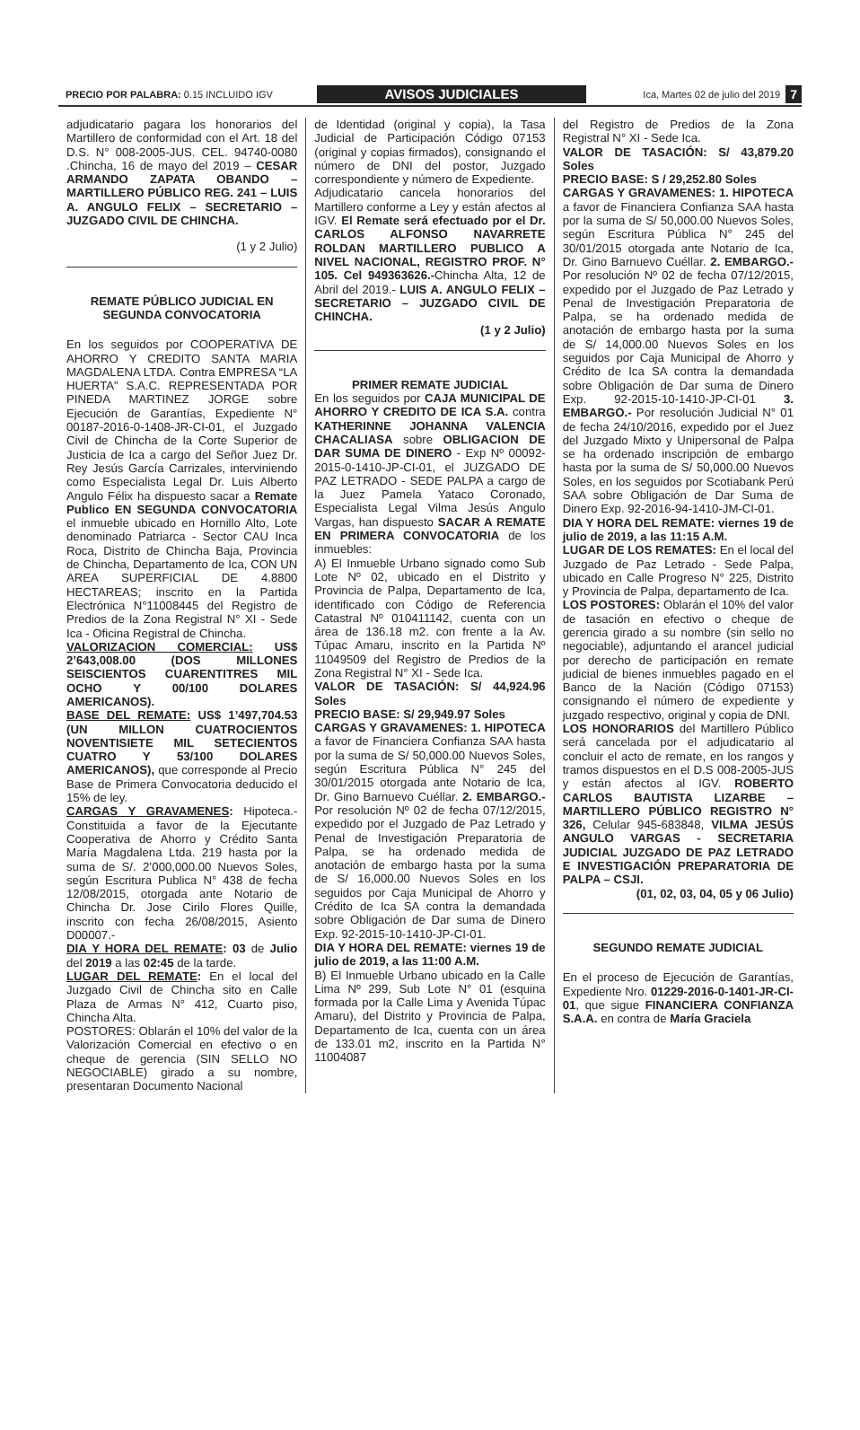PRECIO POR PALABRA: 0.15 INCLUIDO IGV
AVISOS JUDICIALES
Ica, Martes 02 de julio del 2019
7
adjudicatario pagara los honorarios del Martillero de conformidad con el Art. 18 del D.S. N° 008-2005-JUS. CEL. 94740-0080 .Chincha, 16 de mayo del 2019 – CESAR ARMANDO ZAPATA OBANDO – MARTILLERO PÚBLICO REG. 241 – LUIS A. ANGULO FELIX – SECRETARIO – JUZGADO CIVIL DE CHINCHA.
(1 y 2 Julio)
REMATE PÚBLICO JUDICIAL EN SEGUNDA CONVOCATORIA
En los seguidos por COOPERATIVA DE AHORRO Y CREDITO SANTA MARIA MAGDALENA LTDA. Contra EMPRESA “LA HUERTA” S.A.C. REPRESENTADA POR PINEDA MARTINEZ JORGE sobre Ejecución de Garantías, Expediente N° 00187-2016-0-1408-JR-CI-01, el Juzgado Civil de Chincha de la Corte Superior de Justicia de Ica a cargo del Señor Juez Dr. Rey Jesús García Carrizales, interviniendo como Especialista Legal Dr. Luis Alberto Angulo Félix ha dispuesto sacar a Remate Publico EN SEGUNDA CONVOCATORIA el inmueble ubicado en Hornillo Alto, Lote denominado Patriarca - Sector CAU Inca Roca, Distrito de Chincha Baja, Provincia de Chincha, Departamento de Ica, CON UN AREA SUPERFICIAL DE 4.8800 HECTAREAS; inscrito en la Partida Electrónica N°11008445 del Registro de Predios de la Zona Registral N° XI - Sede Ica - Oficina Registral de Chincha.
VALORIZACION COMERCIAL: US$ 2’643,008.00 (DOS MILLONES SEISCIENTOS CUARENTITRES MIL OCHO Y 00/100 DOLARES AMERICANOS).
BASE DEL REMATE: US$ 1’497,704.53 (UN MILLON CUATROCIENTOS NOVENTISIETE MIL SETECIENTOS CUATRO Y 53/100 DOLARES AMERICANOS), que corresponde al Precio Base de Primera Convocatoria deducido el 15% de ley.
CARGAS Y GRAVAMENES: Hipoteca.- Constituida a favor de la Ejecutante Cooperativa de Ahorro y Crédito Santa María Magdalena Ltda. 219 hasta por la suma de S/. 2’000,000.00 Nuevos Soles, según Escritura Publica N° 438 de fecha 12/08/2015, otorgada ante Notario de Chincha Dr. Jose Cirilo Flores Quille, inscrito con fecha 26/08/2015, Asiento D00007.-
DIA Y HORA DEL REMATE: 03 de Julio del 2019 a las 02:45 de la tarde.
LUGAR DEL REMATE: En el local del Juzgado Civil de Chincha sito en Calle Plaza de Armas N° 412, Cuarto piso, Chincha Alta.
POSTORES: Oblarán el 10% del valor de la Valorización Comercial en efectivo o en cheque de gerencia (SIN SELLO NO NEGOCIABLE) girado a su nombre, presentaran Documento Nacional
de Identidad (original y copia), la Tasa Judicial de Participación Código 07153 (original y copias firmados), consignando el número de DNI del postor, Juzgado correspondiente y número de Expediente.
Adjudicatario cancela honorarios del Martillero conforme a Ley y están afectos al IGV. El Remate será efectuado por el Dr. CARLOS ALFONSO NAVARRETE ROLDAN MARTILLERO PUBLICO A NIVEL NACIONAL, REGISTRO PROF. N° 105. Cel 949363626.-Chincha Alta, 12 de Abril del 2019.- LUIS A. ANGULO FELIX – SECRETARIO – JUZGADO CIVIL DE CHINCHA.
(1 y 2 Julio)
PRIMER REMATE JUDICIAL
En los seguidos por CAJA MUNICIPAL DE AHORRO Y CREDITO DE ICA S.A. contra KATHERINNE JOHANNA VALENCIA CHACALIASA sobre OBLIGACION DE DAR SUMA DE DINERO - Exp Nº 00092-2015-0-1410-JP-CI-01, el JUZGADO DE PAZ LETRADO - SEDE PALPA a cargo de la Juez Pamela Yataco Coronado, Especialista Legal Vilma Jesús Angulo Vargas, han dispuesto SACAR A REMATE EN PRIMERA CONVOCATORIA de los inmuebles:
A) El Inmueble Urbano signado como Sub Lote Nº 02, ubicado en el Distrito y Provincia de Palpa, Departamento de Ica, identificado con Código de Referencia Catastral Nº 010411142, cuenta con un área de 136.18 m2. con frente a la Av. Túpac Amaru, inscrito en la Partida Nº 11049509 del Registro de Predios de la Zona Registral N° XI - Sede Ica.
VALOR DE TASACIÓN: S/ 44,924.96 Soles
PRECIO BASE: S/ 29,949.97 Soles
CARGAS Y GRAVAMENES: 1. HIPOTECA a favor de Financiera Confianza SAA hasta por la suma de S/ 50,000.00 Nuevos Soles, según Escritura Pública N° 245 del 30/01/2015 otorgada ante Notario de Ica, Dr. Gino Barnuevo Cuéllar. 2. EMBARGO.- Por resolución Nº 02 de fecha 07/12/2015, expedido por el Juzgado de Paz Letrado y Penal de Investigación Preparatoria de Palpa, se ha ordenado medida de anotación de embargo hasta por la suma de S/ 16,000.00 Nuevos Soles en los seguidos por Caja Municipal de Ahorro y Crédito de Ica SA contra la demandada sobre Obligación de Dar suma de Dinero Exp. 92-2015-10-1410-JP-CI-01.
DIA Y HORA DEL REMATE: viernes 19 de julio de 2019, a las 11:00 A.M.
B) El Inmueble Urbano ubicado en la Calle Lima Nº 299, Sub Lote N° 01 (esquina formada por la Calle Lima y Avenida Túpac Amaru), del Distrito y Provincia de Palpa, Departamento de Ica, cuenta con un área de 133.01 m2, inscrito en la Partida N° 11004087
del Registro de Predios de la Zona Registral N° XI - Sede Ica.
VALOR DE TASACIÓN: S/ 43,879.20 Soles
PRECIO BASE: S / 29,252.80 Soles
CARGAS Y GRAVAMENES: 1. HIPOTECA a favor de Financiera Confianza SAA hasta por la suma de S/ 50,000.00 Nuevos Soles, según Escritura Pública N° 245 del 30/01/2015 otorgada ante Notario de Ica, Dr. Gino Barnuevo Cuéllar. 2. EMBARGO.- Por resolución Nº 02 de fecha 07/12/2015, expedido por el Juzgado de Paz Letrado y Penal de Investigación Preparatoria de Palpa, se ha ordenado medida de anotación de embargo hasta por la suma de S/ 14,000.00 Nuevos Soles en los seguidos por Caja Municipal de Ahorro y Crédito de Ica SA contra la demandada sobre Obligación de Dar suma de Dinero Exp. 92-2015-10-1410-JP-CI-01 3. EMBARGO.- Por resolución Judicial N° 01 de fecha 24/10/2016, expedido por el Juez del Juzgado Mixto y Unipersonal de Palpa se ha ordenado inscripción de embargo hasta por la suma de S/ 50,000.00 Nuevos Soles, en los seguidos por Scotiabank Perú SAA sobre Obligación de Dar Suma de Dinero Exp. 92-2016-94-1410-JM-CI-01.
DIA Y HORA DEL REMATE: viernes 19 de julio de 2019, a las 11:15 A.M.
LUGAR DE LOS REMATES: En el local del Juzgado de Paz Letrado - Sede Palpa, ubicado en Calle Progreso N° 225, Distrito y Provincia de Palpa, departamento de Ica.
LOS POSTORES: Oblarán el 10% del valor de tasación en efectivo o cheque de gerencia girado a su nombre (sin sello no negociable), adjuntando el arancel judicial por derecho de participación en remate judicial de bienes inmuebles pagado en el Banco de la Nación (Código 07153) consignando el número de expediente y juzgado respectivo, original y copia de DNI.
LOS HONORARIOS del Martillero Público será cancelada por el adjudicatario al concluir el acto de remate, en los rangos y tramos dispuestos en el D.S 008-2005-JUS y están afectos al IGV. ROBERTO CARLOS BAUTISTA LIZARBE – MARTILLERO PÚBLICO REGISTRO N° 326, Celular 945-683848, VILMA JESÚS ANGULO VARGAS - SECRETARIA JUDICIAL JUZGADO DE PAZ LETRADO E INVESTIGACIÓN PREPARATORIA DE PALPA – CSJI.
(01, 02, 03, 04, 05 y 06 Julio)
SEGUNDO REMATE JUDICIAL
En el proceso de Ejecución de Garantías, Expediente Nro. 01229-2016-0-1401-JR-CI-01, que sigue FINANCIERA CONFIANZA S.A.A. en contra de María Graciela